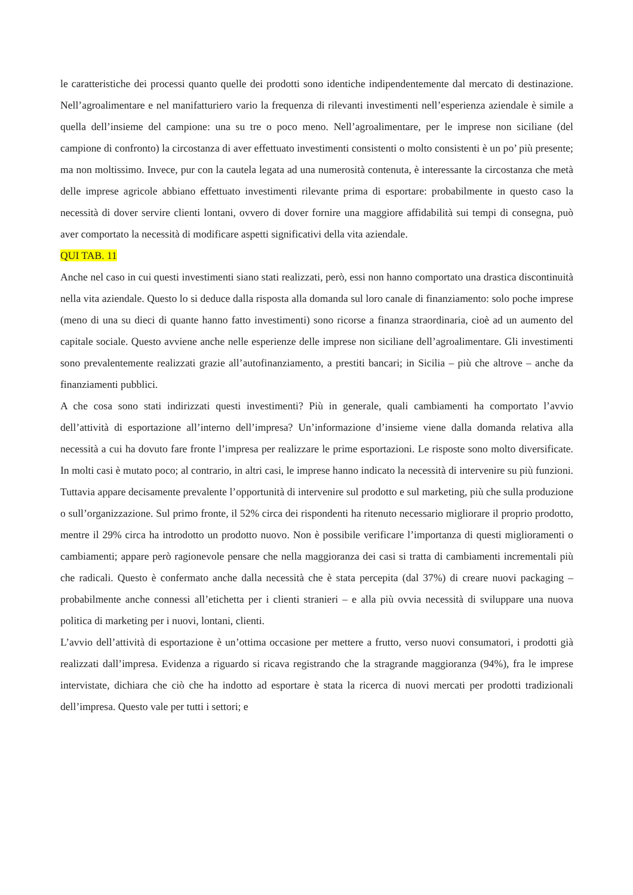le caratteristiche dei processi quanto quelle dei prodotti sono identiche indipendentemente dal mercato di destinazione. Nell’agroalimentare e nel manifatturiero vario la frequenza di rilevanti investimenti nell’esperienza aziendale è simile a quella dell’insieme del campione: una su tre o poco meno. Nell’agroalimentare, per le imprese non siciliane (del campione di confronto) la circostanza di aver effettuato investimenti consistenti o molto consistenti è un po’ più presente; ma non moltissimo. Invece, pur con la cautela legata ad una numerosità contenuta, è interessante la circostanza che metà delle imprese agricole abbiano effettuato investimenti rilevante prima di esportare: probabilmente in questo caso la necessità di dover servire clienti lontani, ovvero di dover fornire una maggiore affidabilità sui tempi di consegna, può aver comportato la necessità di modificare aspetti significativi della vita aziendale.
QUI TAB. 11
Anche nel caso in cui questi investimenti siano stati realizzati, però, essi non hanno comportato una drastica discontinuità nella vita aziendale. Questo lo si deduce dalla risposta alla domanda sul loro canale di finanziamento: solo poche imprese (meno di una su dieci di quante hanno fatto investimenti) sono ricorse a finanza straordinaria, cioè ad un aumento del capitale sociale. Questo avviene anche nelle esperienze delle imprese non siciliane dell’agroalimentare. Gli investimenti sono prevalentemente realizzati grazie all’autofinanziamento, a prestiti bancari; in Sicilia – più che altrove – anche da finanziamenti pubblici.
A che cosa sono stati indirizzati questi investimenti? Più in generale, quali cambiamenti ha comportato l’avvio dell’attività di esportazione all’interno dell’impresa? Un’informazione d’insieme viene dalla domanda relativa alla necessità a cui ha dovuto fare fronte l’impresa per realizzare le prime esportazioni. Le risposte sono molto diversificate. In molti casi è mutato poco; al contrario, in altri casi, le imprese hanno indicato la necessità di intervenire su più funzioni. Tuttavia appare decisamente prevalente l’opportunità di intervenire sul prodotto e sul marketing, più che sulla produzione o sull’organizzazione. Sul primo fronte, il 52% circa dei rispondenti ha ritenuto necessario migliorare il proprio prodotto, mentre il 29% circa ha introdotto un prodotto nuovo. Non è possibile verificare l’importanza di questi miglioramenti o cambiamenti; appare però ragionevole pensare che nella maggioranza dei casi si tratta di cambiamenti incrementali più che radicali. Questo è confermato anche dalla necessità che è stata percepita (dal 37%) di creare nuovi packaging – probabilmente anche connessi all’etichetta per i clienti stranieri – e alla più ovvia necessità di sviluppare una nuova politica di marketing per i nuovi, lontani, clienti.
L’avvio dell’attività di esportazione è un’ottima occasione per mettere a frutto, verso nuovi consumatori, i prodotti già realizzati dall’impresa. Evidenza a riguardo si ricava registrando che la stragrande maggioranza (94%), fra le imprese intervistate, dichiara che ciò che ha indotto ad esportare è stata la ricerca di nuovi mercati per prodotti tradizionali dell’impresa. Questo vale per tutti i settori; e